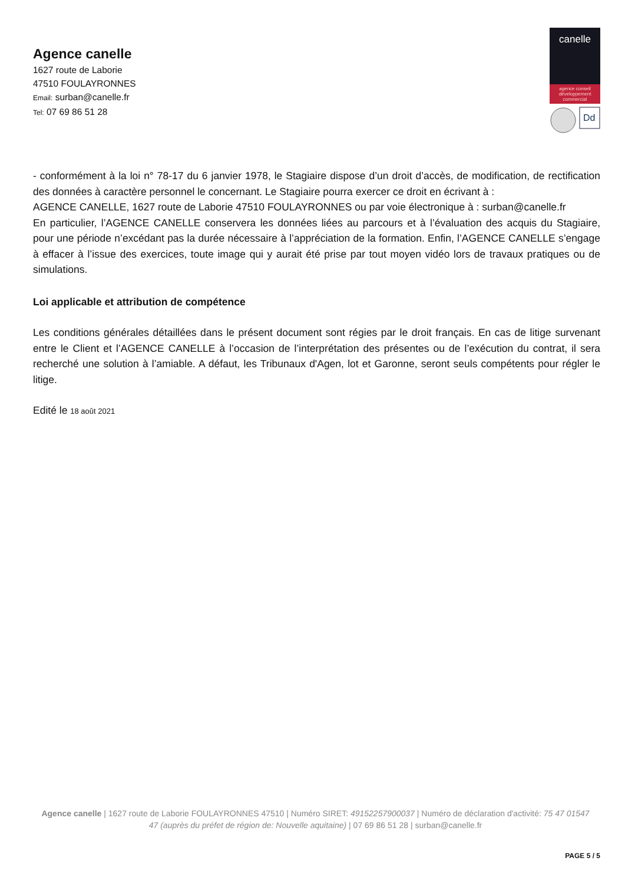Agence canelle
1627 route de Laborie
47510 FOULAYRONNES
Email: surban@canelle.fr
Tel: 07 69 86 51 28
canelle
agence conseil
développement
commercial
Dd
- conformément à la loi n° 78-17 du 6 janvier 1978, le Stagiaire dispose d’un droit d’accès, de modification, de rectification des données à caractère personnel le concernant. Le Stagiaire pourra exercer ce droit en écrivant à :
AGENCE CANELLE, 1627 route de Laborie 47510 FOULAYRONNES ou par voie électronique à : surban@canelle.fr
En particulier, l’AGENCE CANELLE conservera les données liées au parcours et à l’évaluation des acquis du Stagiaire, pour une période n’excédant pas la durée nécessaire à l’appréciation de la formation. Enfin, l’AGENCE CANELLE s’engage à effacer à l’issue des exercices, toute image qui y aurait été prise par tout moyen vidéo lors de travaux pratiques ou de simulations.
Loi applicable et attribution de compétence
Les conditions générales détaillées dans le présent document sont régies par le droit français. En cas de litige survenant entre le Client et l’AGENCE CANELLE à l’occasion de l’interprétation des présentes ou de l’exécution du contrat, il sera recherché une solution à l’amiable. A défaut, les Tribunaux d'Agen, lot et Garonne, seront seuls compétents pour régler le litige.
Edité le 18 août 2021
Agence canelle | 1627 route de Laborie FOULAYRONNES 47510 | Numéro SIRET: 49152257900037 | Numéro de déclaration d'activité: 75 47 01547 47 (auprès du préfet de région de: Nouvelle aquitaine) | 07 69 86 51 28 | surban@canelle.fr
PAGE 5 / 5